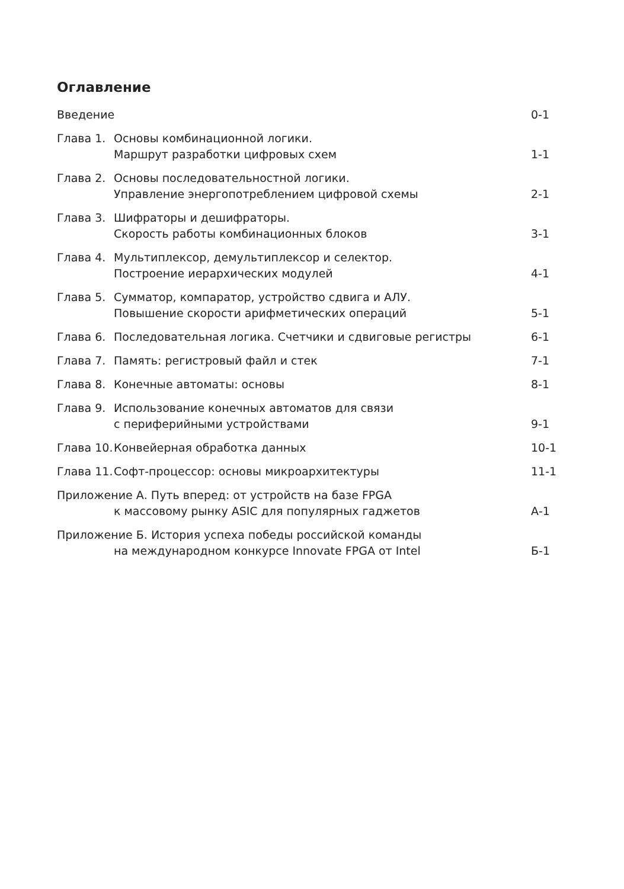Оглавление
| Введение | | 0-1 |
| Глава 1. | Основы комбинационной логики. Маршрут разработки цифровых схем | 1-1 |
| Глава 2. | Основы последовательностной логики. Управление энергопотреблением цифровой схемы | 2-1 |
| Глава 3. | Шифраторы и дешифраторы. Скорость работы комбинационных блоков | 3-1 |
| Глава 4. | Мультиплексор, демультиплексор и селектор. Построение иерархических модулей | 4-1 |
| Глава 5. | Сумматор, компаратор, устройство сдвига и АЛУ. Повышение скорости арифметических операций | 5-1 |
| Глава 6. | Последовательная логика. Счетчики и сдвиговые регистры | 6-1 |
| Глава 7. | Память: регистровый файл и стек | 7-1 |
| Глава 8. | Конечные автоматы: основы | 8-1 |
| Глава 9. | Использование конечных автоматов для связи с периферийными устройствами | 9-1 |
| Глава 10. | Конвейерная обработка данных | 10-1 |
| Глава 11. | Софт-процессор: основы микроархитектуры | 11-1 |
| Приложение А. Путь вперед: от устройств на базе FPGA к массовому рынку ASIC для популярных гаджетов | | А-1 |
| Приложение Б. История успеха победы российской команды на международном конкурсе Innovate FPGA от Intel | | Б-1 |